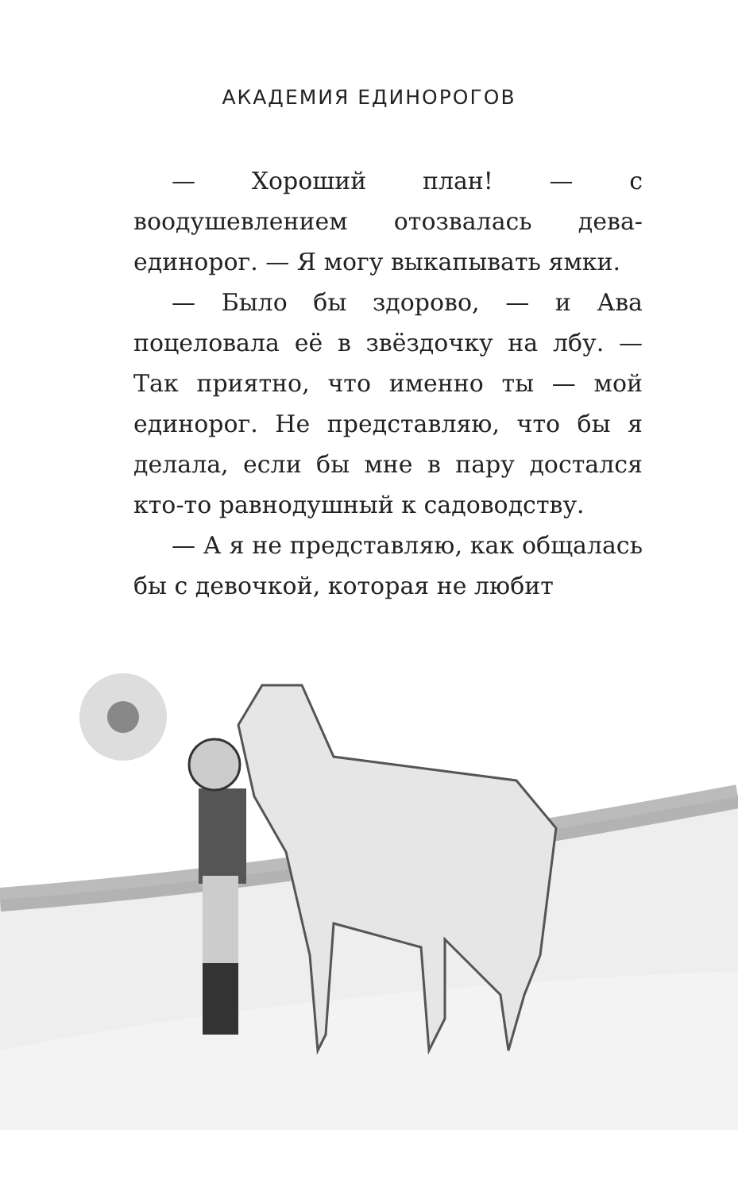АКАДЕМИЯ ЕДИНОРОГОВ
— Хороший план! — с воодушевлением отозвалась дева-единорог. — Я могу выкапывать ямки.
— Было бы здорово, — и Ава поцеловала её в звёздочку на лбу. — Так приятно, что именно ты — мой единорог. Не представляю, что бы я делала, если бы мне в пару достался кто-то равнодушный к садоводству.
— А я не представляю, как общалась бы с девочкой, которая не любит